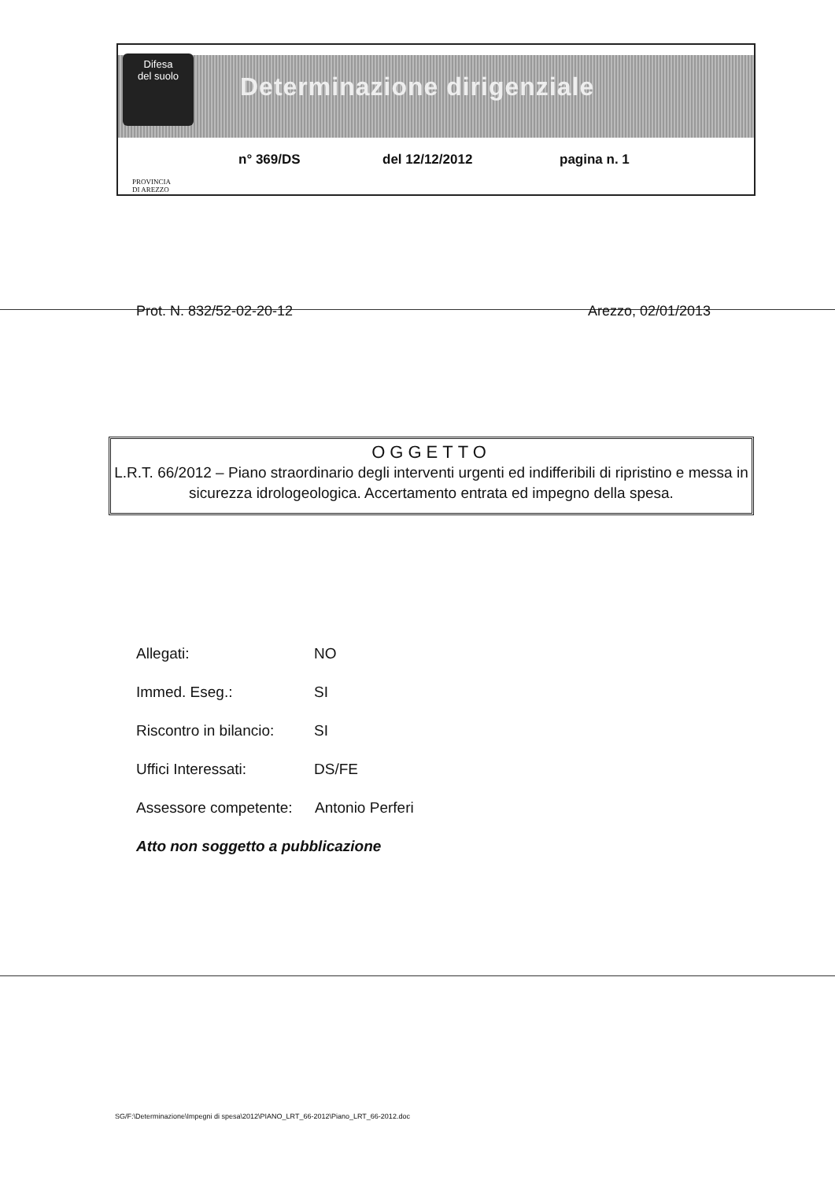Difesa
del suolo
Determinazione dirigenziale
PROVINCIA
DI AREZZO
n° 369/DS del 12/12/2012 pagina n. 1
Prot. N. 832/52-02-20-12 Arezzo, 02/01/2013
OGGETTO
L.R.T. 66/2012 – Piano straordinario degli interventi urgenti ed indifferibili di ripristino e messa in sicurezza idrologeologica. Accertamento entrata ed impegno della spesa.
Allegati: NO
Immed. Eseg.: SI
Riscontro in bilancio: SI
Uffici Interessati: DS/FE
Assessore competente: Antonio Perferi
Atto non soggetto a pubblicazione
SG/F:\Determinazione\Impegni di spesa\2012\PIANO_LRT_66-2012\Piano_LRT_66-2012.doc